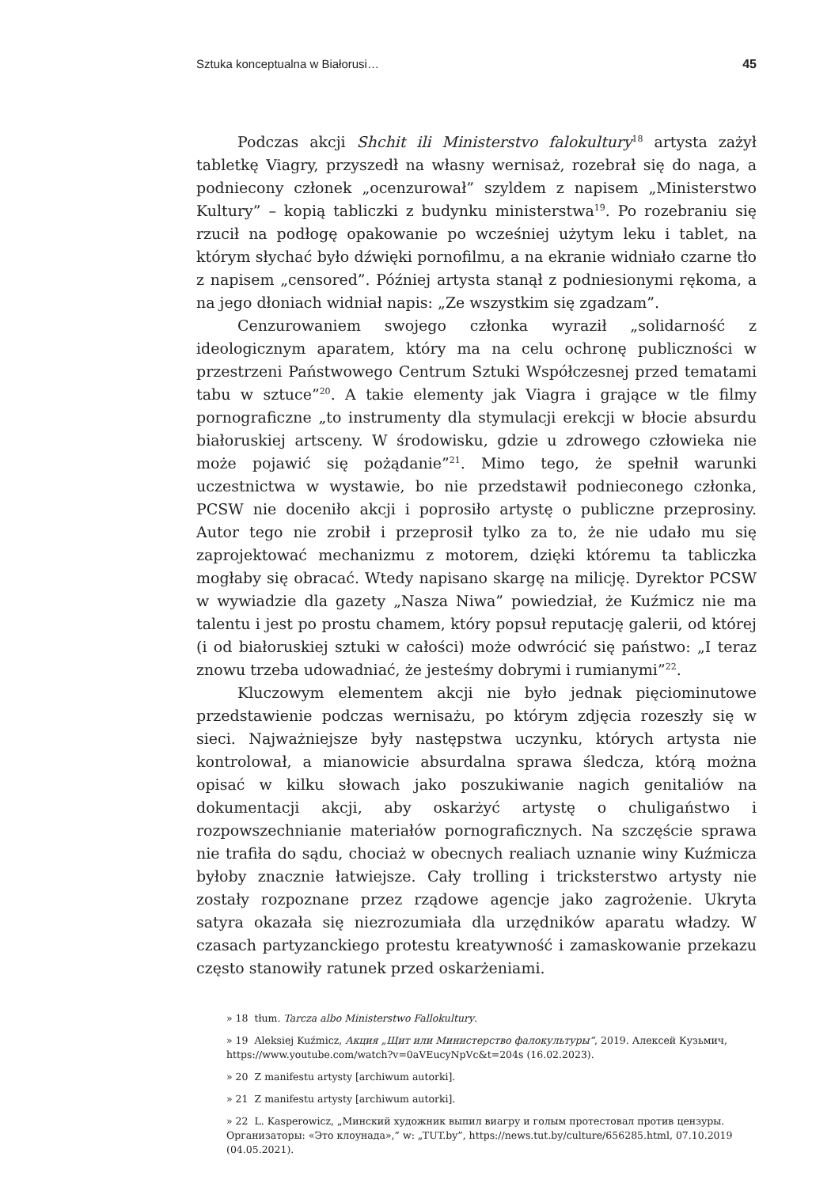Sztuka konceptualna w Białorusi… 45
Podczas akcji Shchit ili Ministerstvo falokultury<sup>18</sup> artysta zażył tabletkę Viagry, przyszedł na własny wernisaż, rozebrał się do naga, a podniecony członek „ocenzurował” szyldem z napisem „Ministerstwo Kultury” – kopią tabliczki z budynku ministerstwa<sup>19</sup>. Po rozebraniu się rzucił na podłogę opakowanie po wcześniej użytym leku i tablet, na którym słychać było dźwięki pornofilmu, a na ekranie widniało czarne tło z napisem „censored”. Później artysta stanął z podniesionymi rękoma, a na jego dłoniach widniał napis: „Ze wszystkim się zgadzam”.
Cenzurowaniem swojego członka wyraził „solidarność z ideologicznym aparatem, który ma na celu ochronę publiczności w przestrzeni Państwowego Centrum Sztuki Współczesnej przed tematami tabu w sztuce”<sup>20</sup>. A takie elementy jak Viagra i grające w tle filmy pornograficzne „to instrumenty dla stymulacji erekcji w błocie absurdu białoruskiej artsceny. W środowisku, gdzie u zdrowego człowieka nie może pojawić się pożądanie”<sup>21</sup>. Mimo tego, że spełnił warunki uczestnictwa w wystawie, bo nie przedstawił podnieconego członka, PCSW nie doceniło akcji i poprosiło artystę o publiczne przeprosiny. Autor tego nie zrobił i przeprosił tylko za to, że nie udało mu się zaprojektować mechanizmu z motorem, dzięki któremu ta tabliczka mogłaby się obracać. Wtedy napisano skargę na milicję. Dyrektor PCSW w wywiadzie dla gazety „Nasza Niwa” powiedział, że Kuźmicz nie ma talentu i jest po prostu chamem, który popsuł reputację galerii, od której (i od białoruskiej sztuki w całości) może odwrócić się państwo: „I teraz znowu trzeba udowadniać, że jesteśmy dobrymi i rumianymi”<sup>22</sup>.
Kluczowym elementem akcji nie było jednak pięciominutowe przedstawienie podczas wernisażu, po którym zdjęcia rozeszły się w sieci. Najważniejsze były następstwa uczynku, których artysta nie kontrolował, a mianowicie absurdalna sprawa śledcza, którą można opisać w kilku słowach jako poszukiwanie nagich genitaliów na dokumentacji akcji, aby oskarżyć artystę o chuligaństwo i rozpowszechnianie materiałów pornograficznych. Na szczęście sprawa nie trafiła do sądu, chociaż w obecnych realiach uznanie winy Kuźmicza byłoby znacznie łatwiejsze. Cały trolling i tricksterstwo artysty nie zostały rozpoznane przez rządowe agencje jako zagrożenie. Ukryta satyra okazała się niezrozumiała dla urzędników aparatu władzy. W czasach partyzanckiego protestu kreatywność i zamaskowanie przekazu często stanowiły ratunek przed oskarżeniami.
» 18 tłum. Tarcza albo Ministerstwo Fallokultury.
» 19 Aleksiej Kuźmicz, Акция „Щит или Министерство фалокультуры”, 2019. Алексей Кузьмич, https://www.youtube.com/watch?v=0aVEucyNpVc&t=204s (16.02.2023).
» 20 Z manifestu artysty [archiwum autorki].
» 21 Z manifestu artysty [archiwum autorki].
» 22 L. Kasperowicz, „Минский художник выпил виагру и голым протестовал против цензуры. Организаторы: «Это клоунада»,” w: „TUT.by”, https://news.tut.by/culture/656285.html, 07.10.2019 (04.05.2021).